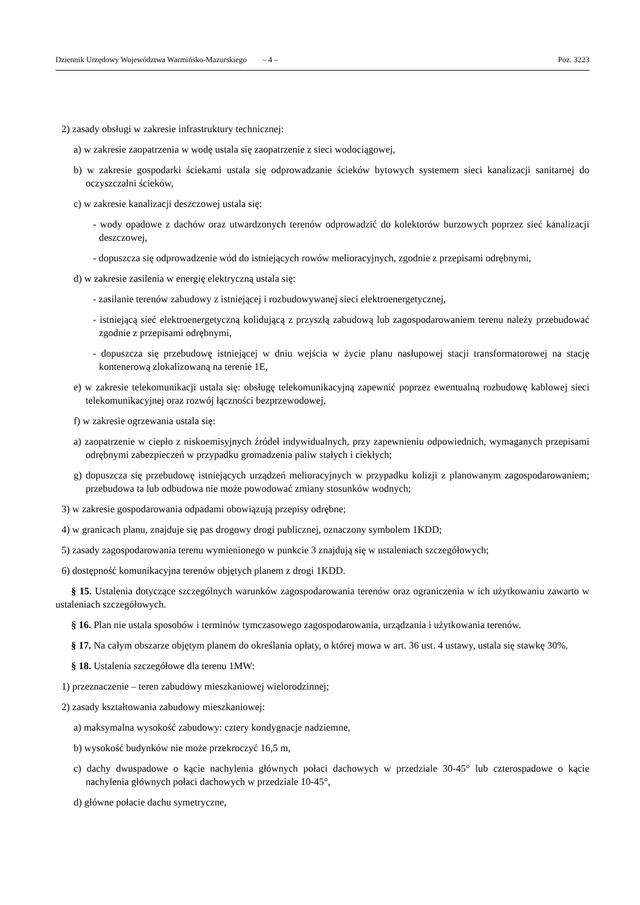Dziennik Urzędowy Województwa Warmińsko-Mazurskiego – 4 – Poz. 3223
2) zasady obsługi w zakresie infrastruktury technicznej:
a) w zakresie zaopatrzenia w wodę ustala się zaopatrzenie z sieci wodociągowej,
b) w zakresie gospodarki ściekami ustala się odprowadzanie ścieków bytowych systemem sieci kanalizacji sanitarnej do oczyszczalni ścieków,
c) w zakresie kanalizacji deszczowej ustala się:
- wody opadowe z dachów oraz utwardzonych terenów odprowadzić do kolektorów burzowych poprzez sieć kanalizacji deszczowej,
- dopuszcza się odprowadzenie wód do istniejących rowów melioracyjnych, zgodnie z przepisami odrębnymi,
d) w zakresie zasilenia w energię elektryczną ustala się:
- zasilanie terenów zabudowy z istniejącej i rozbudowywanej sieci elektroenergetycznej,
- istniejącą sieć elektroenergetyczną kolidującą z przyszłą zabudową lub zagospodarowaniem terenu należy przebudować zgodnie z przepisami odrębnymi,
- dopuszcza się przebudowę istniejącej w dniu wejścia w życie planu nasłupowej stacji transformatorowej na stację kontenerową zlokalizowaną na terenie 1E,
e) w zakresie telekomunikacji ustala się: obsługę telekomunikacyjną zapewnić poprzez ewentualną rozbudowę kablowej sieci telekomunikacyjnej oraz rozwój łączności bezprzewodowej,
f) w zakresie ogrzewania ustala się:
a) zaopatrzenie w ciepło z niskoemisyjnych źródeł indywidualnych, przy zapewnieniu odpowiednich, wymaganych przepisami odrębnymi zabezpieczeń w przypadku gromadzenia paliw stałych i ciekłych;
g) dopuszcza się przebudowę istniejących urządzeń melioracyjnych w przypadku kolizji z planowanym zagospodarowaniem; przebudowa ta lub odbudowa nie może powodować zmiany stosunków wodnych;
3) w zakresie gospodarowania odpadami obowiązują przepisy odrębne;
4) w granicach planu, znajduje się pas drogowy drogi publicznej, oznaczony symbolem 1KDD;
5) zasady zagospodarowania terenu wymienionego w punkcie 3 znajdują się w ustaleniach szczegółowych;
6) dostępność komunikacyjna terenów objętych planem z drogi 1KDD.
§ 15. Ustalenia dotyczące szczególnych warunków zagospodarowania terenów oraz ograniczenia w ich użytkowaniu zawarto w ustaleniach szczegółowych.
§ 16. Plan nie ustala sposobów i terminów tymczasowego zagospodarowania, urządzania i użytkowania terenów.
§ 17. Na całym obszarze objętym planem do określania opłaty, o której mowa w art. 36 ust. 4 ustawy, ustala się stawkę 30%.
§ 18. Ustalenia szczegółowe dla terenu 1MW:
1) przeznaczenie – teren zabudowy mieszkaniowej wielorodzinnej;
2) zasady kształtowania zabudowy mieszkaniowej:
a) maksymalna wysokość zabudowy: cztery kondygnacje nadziemne,
b) wysokość budynków nie może przekroczyć 16,5 m,
c) dachy dwuspadowe o kącie nachylenia głównych połaci dachowych w przedziale 30-45° lub czterospadowe o kącie nachylenia głównych połaci dachowych w przedziale 10-45°,
d) główne połacie dachu symetryczne,